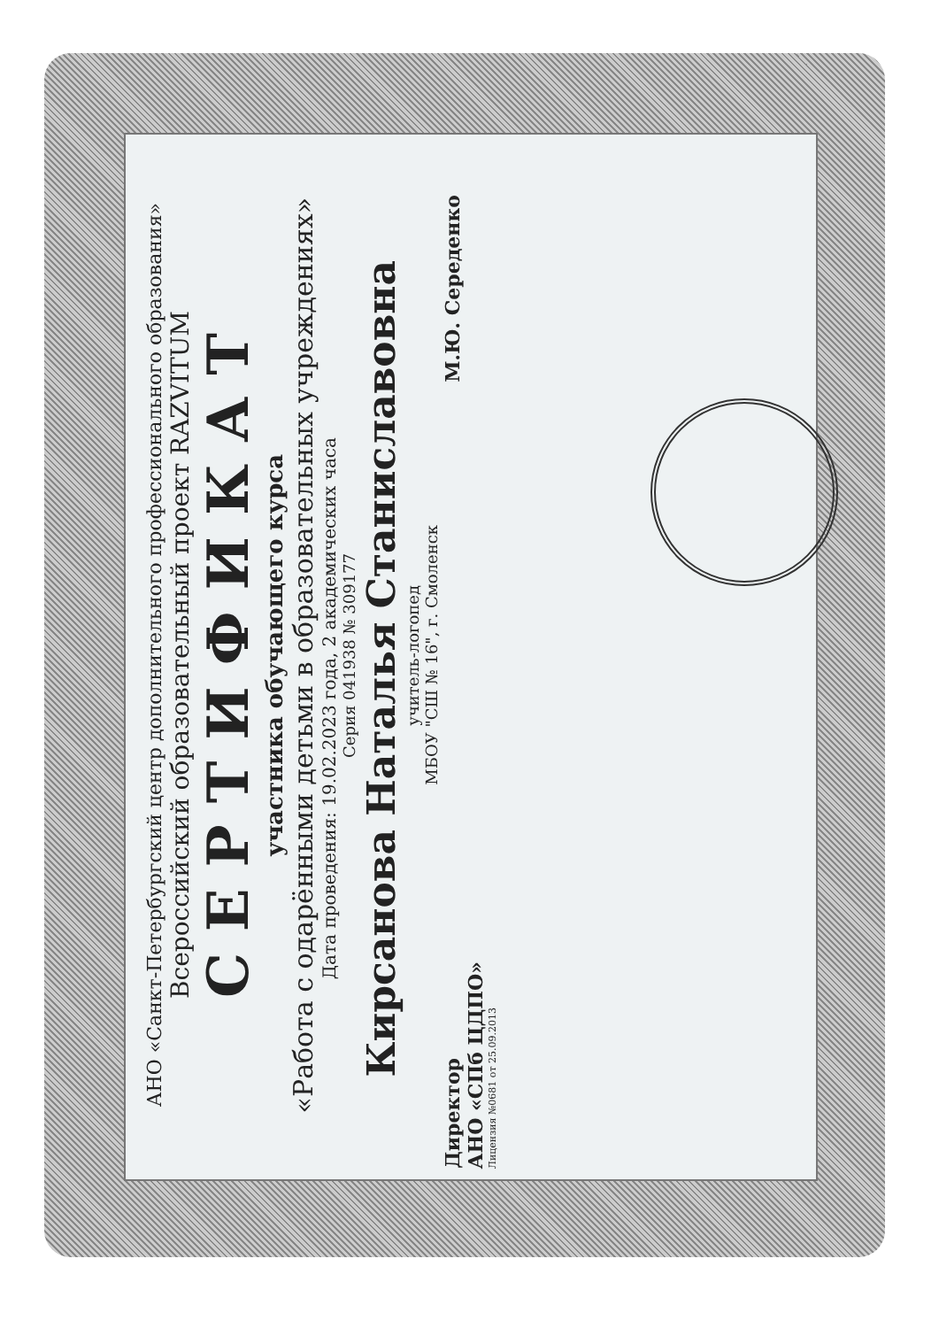АНО «Санкт-Петербургский центр дополнительного профессионального образования»
Всероссийский образовательный проект RAZVITUM
СЕРТИФИКАТ
участника обучающего курса
«Работа с одарёнными детьми в образовательных учреждениях»
Дата проведения: 19.02.2023 года, 2 академических часа
Серия 041938 № 309177
Кирсанова Наталья Станиславовна
учитель-логопед
МБОУ "СШ № 16", г. Смоленск
Директор
АНО «СПб ЦДПО»
М.Ю. Середенко
Лицензия №0681 от 25.09.2013